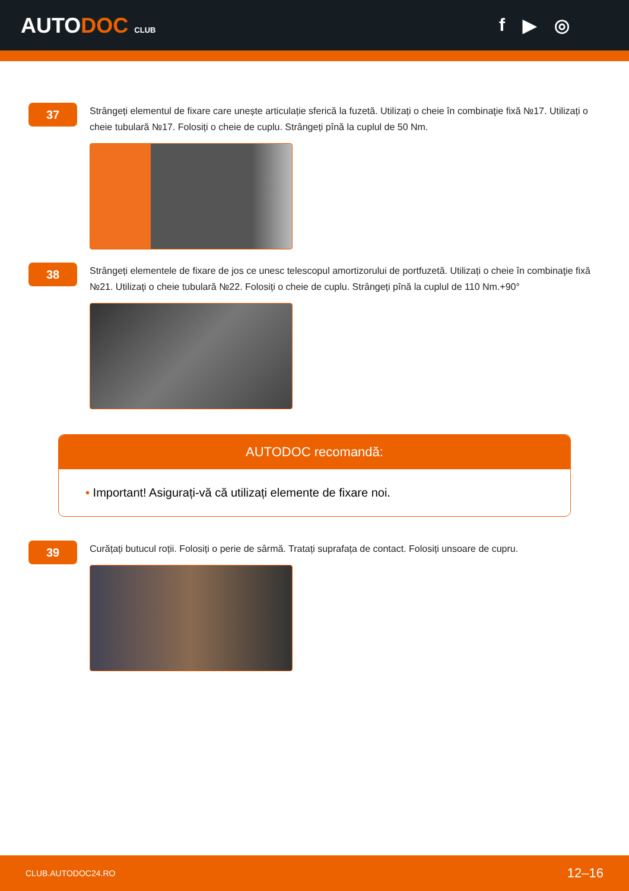AUTODOC CLUB
f ▶ ◎
37
Strângeți elementul de fixare care unește articulație sferică la fuzetă. Utilizați o cheie în combinaţie fixă №17. Utilizați o cheie tubulară №17. Folosiți o cheie de cuplu. Strângeți pînă la cuplul de 50 Nm.
38
Strângeți elementele de fixare de jos ce unesc telescopul amortizorului de portfuzetă. Utilizați o cheie în combinaţie fixă №21. Utilizați o cheie tubulară №22. Folosiți o cheie de cuplu. Strângeți pînă la cuplul de 110 Nm.+90°
AUTODOC recomandă:
• Important! Asigurați-vă că utilizați elemente de fixare noi.
39
Curățați butucul roții. Folosiți o perie de sârmă. Tratați suprafața de contact. Folosiți unsoare de cupru.
CLUB.AUTODOC24.RO 12–16